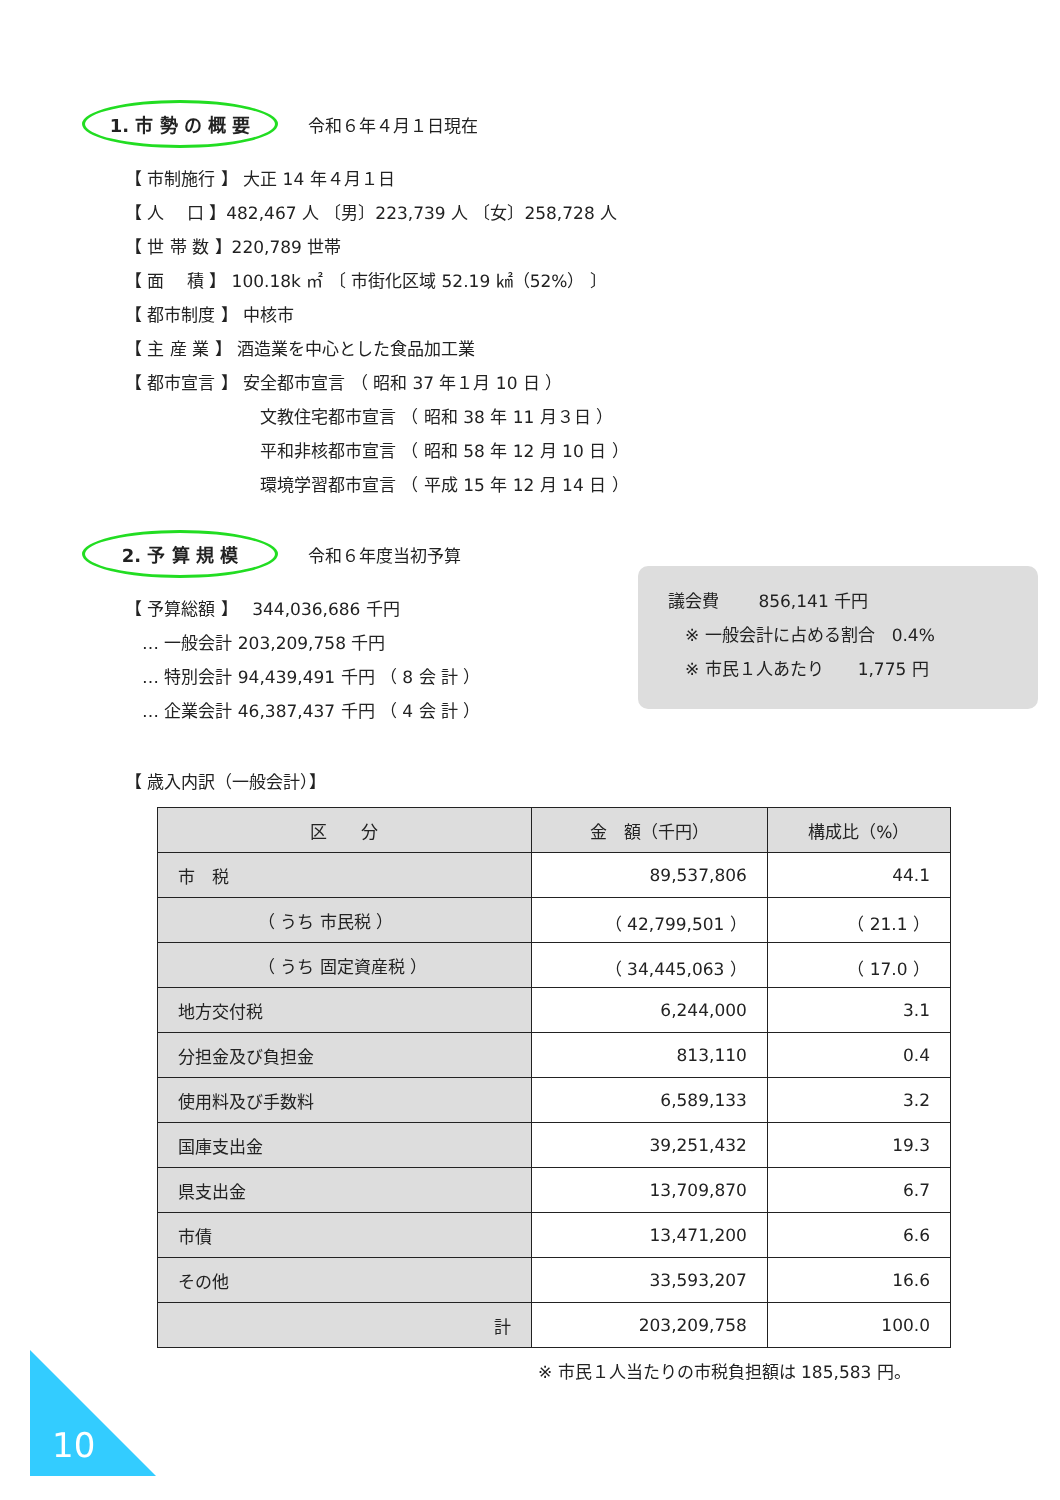1. 市 勢 の 概 要
令和６年４月１日現在
【 市制施行 】 大正 14 年４月１日
【 人　 口 】482,467 人 〔男〕223,739 人 〔女〕258,728 人
【 世 帯 数 】220,789 世帯
【 面　 積 】 100.18k ㎡ 〔 市街化区域 52.19 ㎢（52%） 〕
【 都市制度 】 中核市
【 主 産 業 】 酒造業を中心とした食品加工業
【 都市宣言 】 安全都市宣言 （ 昭和 37 年１月 10 日 ）
文教住宅都市宣言 （ 昭和 38 年 11 月３日 ）
平和非核都市宣言 （ 昭和 58 年 12 月 10 日 ）
環境学習都市宣言 （ 平成 15 年 12 月 14 日 ）
2. 予 算 規 模
令和６年度当初予算
【 予算総額 】　 344,036,686 千円
　… 一般会計 203,209,758 千円
　… 特別会計 94,439,491 千円 （ 8 会 計 ）
　… 企業会計 46,387,437 千円 （ 4 会 計 ）
議会費　　 856,141 千円
　※ 一般会計に占める割合　0.4%
　※ 市民１人あたり　　1,775 円
【 歳入内訳（一般会計）】
| 区 分 | 金 額（千円） | 構成比（%） |
| --- | --- | --- |
| 市 税 | 89,537,806 | 44.1 |
| （ うち 市民税 ） | （ 42,799,501 ） | （ 21.1 ） |
| （ うち 固定資産税 ） | （ 34,445,063 ） | （ 17.0 ） |
| 地方交付税 | 6,244,000 | 3.1 |
| 分担金及び負担金 | 813,110 | 0.4 |
| 使用料及び手数料 | 6,589,133 | 3.2 |
| 国庫支出金 | 39,251,432 | 19.3 |
| 県支出金 | 13,709,870 | 6.7 |
| 市債 | 13,471,200 | 6.6 |
| その他 | 33,593,207 | 16.6 |
| 計 | 203,209,758 | 100.0 |
※ 市民１人当たりの市税負担額は 185,583 円。
10